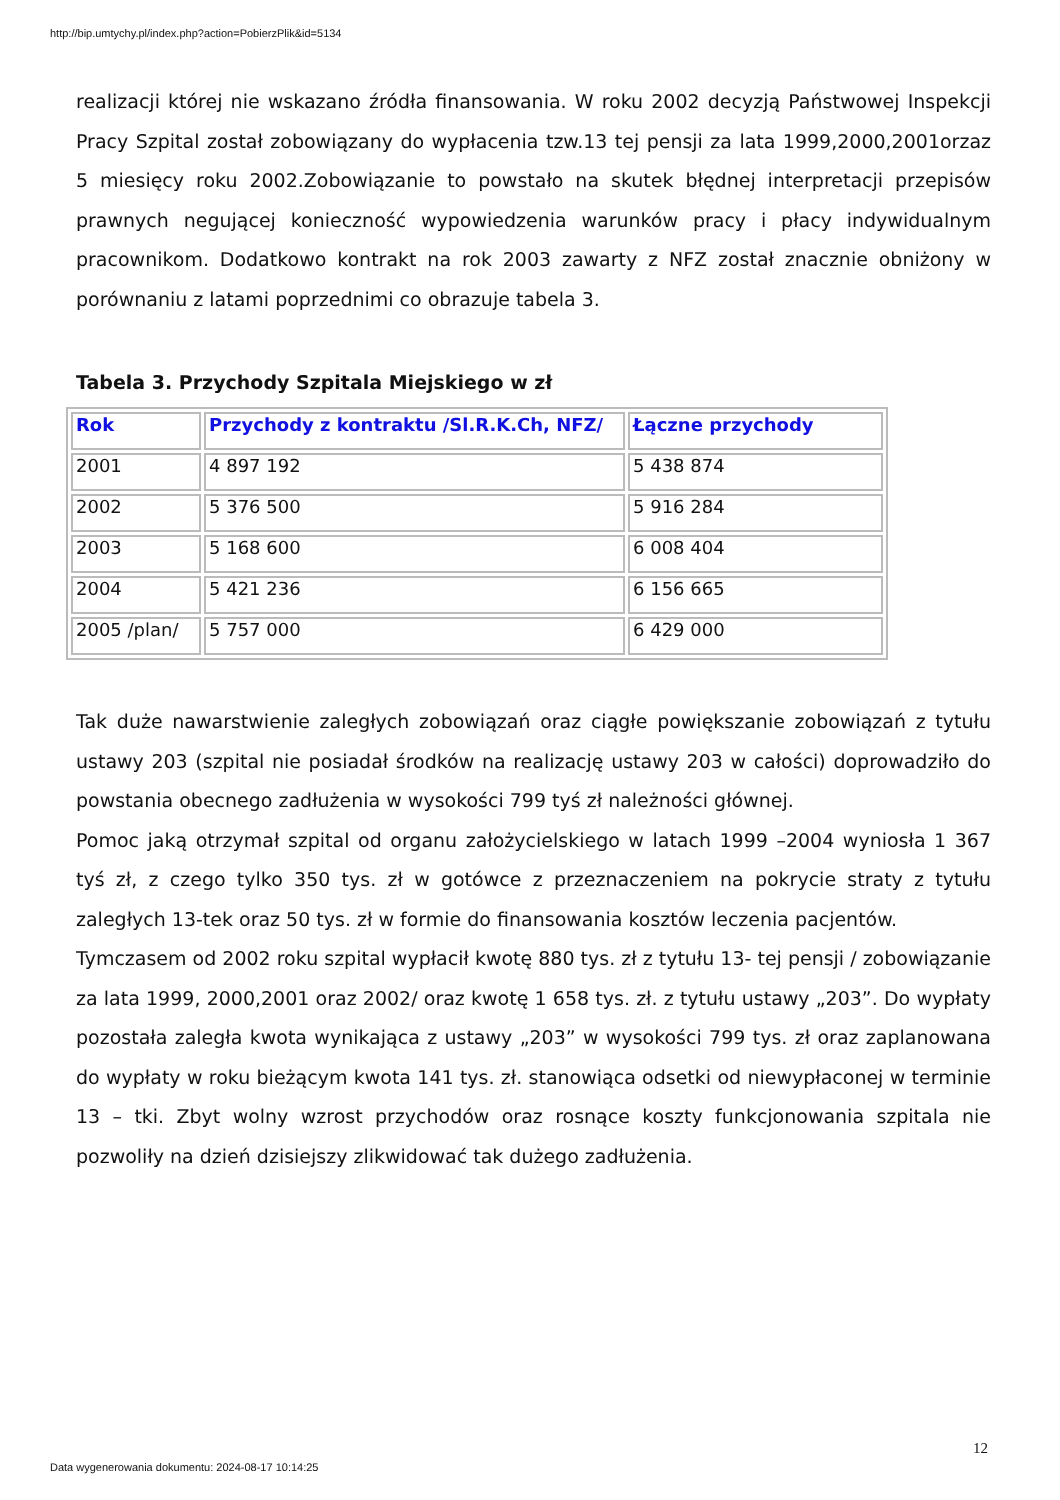http://bip.umtychy.pl/index.php?action=PobierzPlik&id=5134
realizacji której nie wskazano źródła finansowania. W roku 2002 decyzją Państwowej Inspekcji Pracy Szpital został zobowiązany do wypłacenia tzw.13 tej pensji za lata 1999,2000,2001orzaz 5 miesięcy roku 2002.Zobowiązanie to powstało na skutek błędnej interpretacji przepisów prawnych negującej konieczność wypowiedzenia warunków pracy i płacy indywidualnym pracownikom. Dodatkowo kontrakt na rok 2003 zawarty z NFZ został znacznie obniżony w porównaniu z latami poprzednimi co obrazuje tabela 3.
Tabela 3. Przychody Szpitala Miejskiego w zł
| Rok | Przychody z kontraktu /Sl.R.K.Ch, NFZ/ | Łączne przychody |
| --- | --- | --- |
| 2001 | 4 897 192 | 5 438 874 |
| 2002 | 5 376 500 | 5 916 284 |
| 2003 | 5 168 600 | 6 008 404 |
| 2004 | 5 421 236 | 6 156 665 |
| 2005 /plan/ | 5 757 000 | 6 429 000 |
Tak duże nawarstwienie zaległych zobowiązań oraz ciągłe powiększanie zobowiązań z tytułu ustawy 203 (szpital nie posiadał środków na realizację ustawy 203 w całości) doprowadziło do powstania obecnego zadłużenia w wysokości 799 tyś zł należności głównej.
Pomoc jaką otrzymał szpital od organu założycielskiego w latach 1999 –2004 wyniosła 1 367 tyś zł, z czego tylko 350 tys. zł w gotówce z przeznaczeniem na pokrycie straty z tytułu zaległych 13-tek oraz 50 tys. zł w formie do finansowania kosztów leczenia pacjentów.
Tymczasem od 2002 roku szpital wypłacił kwotę 880 tys. zł z tytułu 13- tej pensji / zobowiązanie za lata 1999, 2000,2001 oraz 2002/ oraz kwotę 1 658 tys. zł. z tytułu ustawy „203”. Do wypłaty pozostała zaległa kwota wynikająca z ustawy „203” w wysokości 799 tys. zł oraz zaplanowana do wypłaty w roku bieżącym kwota 141 tys. zł. stanowiąca odsetki od niewypłaconej w terminie 13 – tki. Zbyt wolny wzrost przychodów oraz rosnące koszty funkcjonowania szpitala nie pozwoliły na dzień dzisiejszy zlikwidować tak dużego zadłużenia.
12
Data wygenerowania dokumentu: 2024-08-17 10:14:25